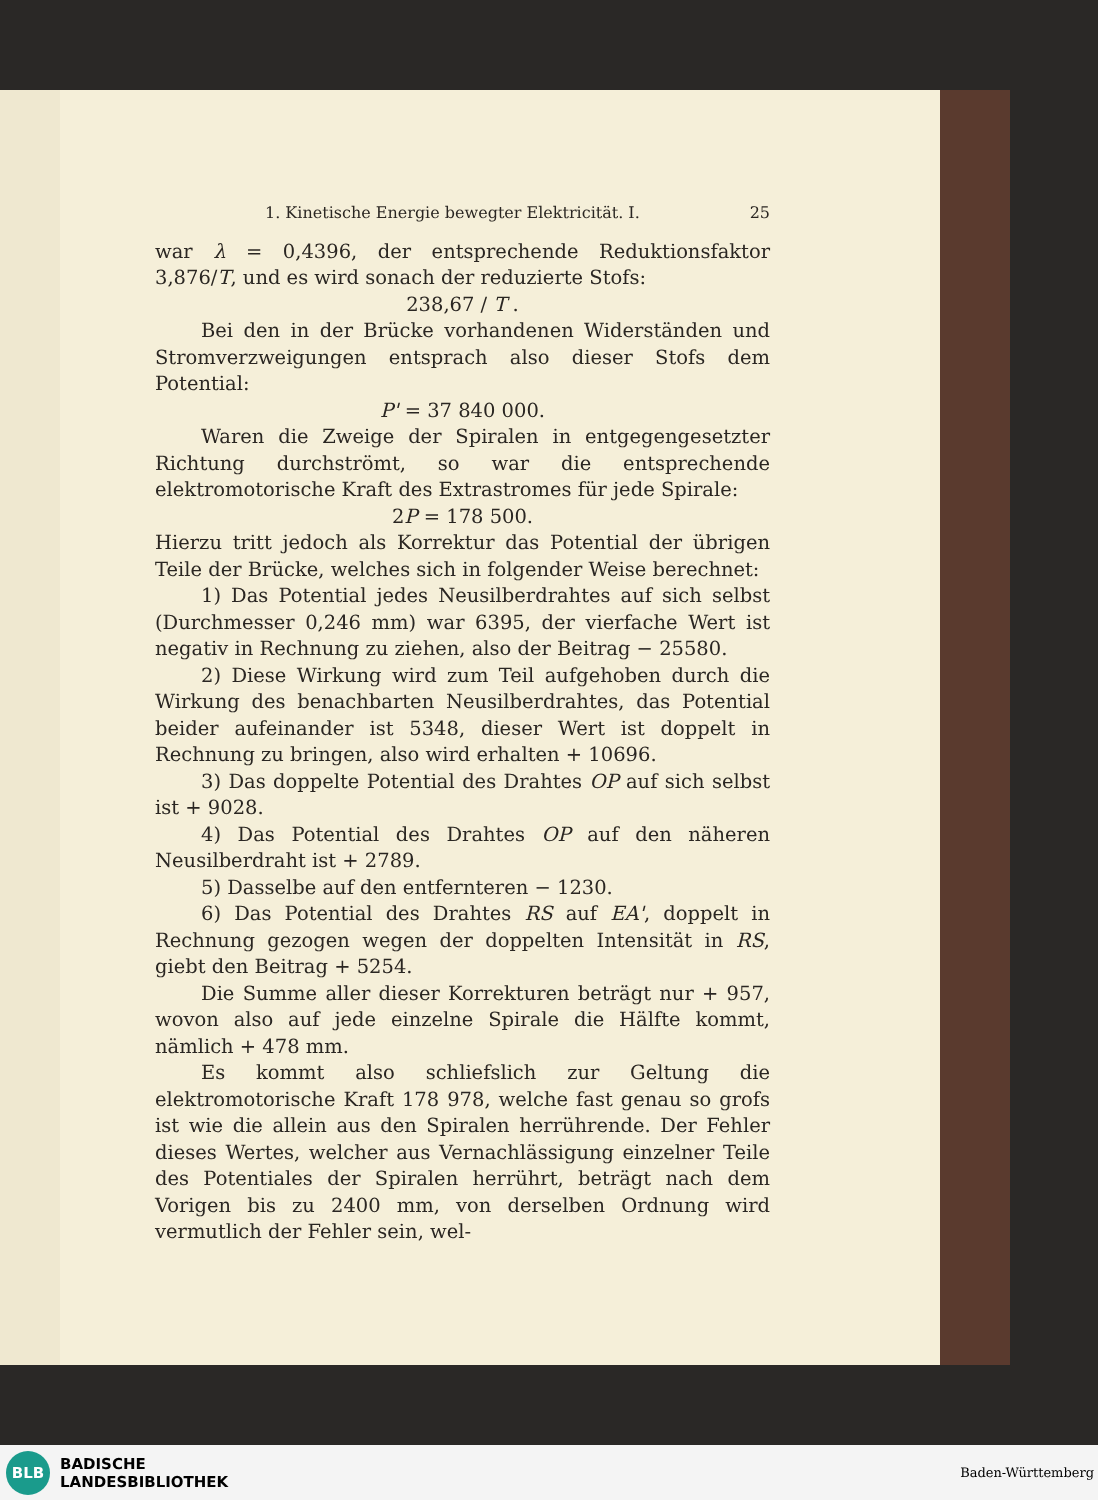1. Kinetische Energie bewegter Elektricität. I. 25
war λ = 0,4396, der entsprechende Reduktionsfaktor 3,876/T, und es wird sonach der reduzierte Stofs:
238,67 / T .
Bei den in der Brücke vorhandenen Widerständen und Stromverzweigungen entsprach also dieser Stofs dem Potential:
P' = 37 840 000.
Waren die Zweige der Spiralen in entgegengesetzter Richtung durchströmt, so war die entsprechende elektromotorische Kraft des Extrastromes für jede Spirale:
2P = 178 500.
Hierzu tritt jedoch als Korrektur das Potential der übrigen Teile der Brücke, welches sich in folgender Weise berechnet:
1) Das Potential jedes Neusilberdrahtes auf sich selbst (Durchmesser 0,246 mm) war 6395, der vierfache Wert ist negativ in Rechnung zu ziehen, also der Beitrag − 25580.
2) Diese Wirkung wird zum Teil aufgehoben durch die Wirkung des benachbarten Neusilberdrahtes, das Potential beider aufeinander ist 5348, dieser Wert ist doppelt in Rechnung zu bringen, also wird erhalten + 10696.
3) Das doppelte Potential des Drahtes OP auf sich selbst ist + 9028.
4) Das Potential des Drahtes OP auf den näheren Neusilberdraht ist + 2789.
5) Dasselbe auf den entfernteren − 1230.
6) Das Potential des Drahtes RS auf EA', doppelt in Rechnung gezogen wegen der doppelten Intensität in RS, giebt den Beitrag + 5254.
Die Summe aller dieser Korrekturen beträgt nur + 957, wovon also auf jede einzelne Spirale die Hälfte kommt, nämlich + 478 mm.
Es kommt also schliefslich zur Geltung die elektromotorische Kraft 178 978, welche fast genau so grofs ist wie die allein aus den Spiralen herrührende. Der Fehler dieses Wertes, welcher aus Vernachlässigung einzelner Teile des Potentiales der Spiralen herrührt, beträgt nach dem Vorigen bis zu 2400 mm, von derselben Ordnung wird vermutlich der Fehler sein, wel-
BLB
BADISCHE
LANDESBIBLIOTHEK
Baden-Württemberg